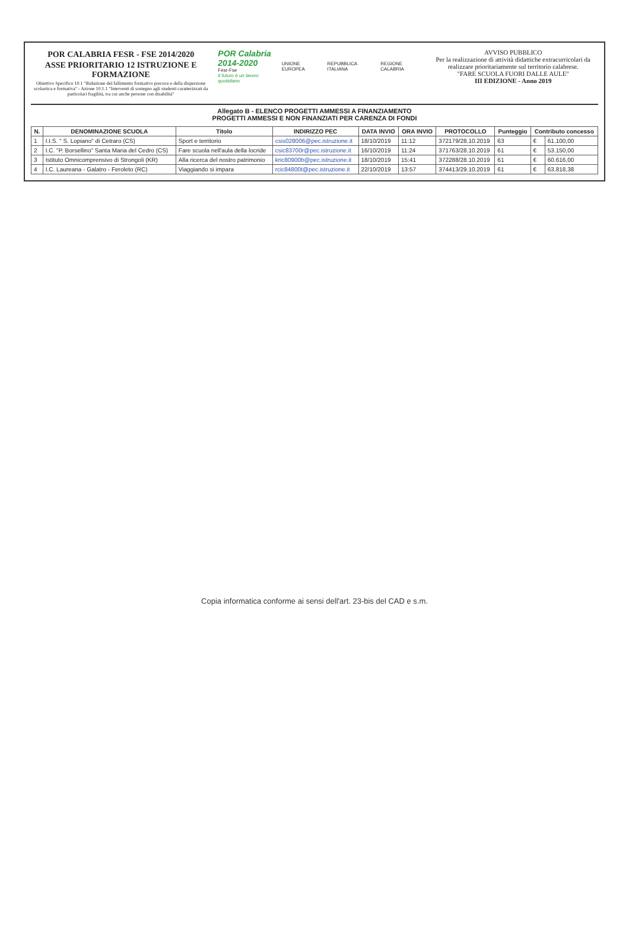POR CALABRIA FESR - FSE 2014/2020
ASSE PRIORITARIO 12 ISTRUZIONE E FORMAZIONE
Obiettivo Specifico 10.1 "Riduzione del fallimento formativo precoce e della dispersione scolastica e formativa" - Azione 10.1.1 "Interventi di sostegno agli studenti caratterizzati da particolari fragilità, tra cui anche persone con disabilità"
POR Calabria
2014-2020
Fesr-Fse
Il futuro è un lavoro quotidiano
UNIONE EUROPEA REPUBBLICA ITALIANA REGIONE CALABRIA
AVVISO PUBBLICO
Per la realizzazione di attività didattiche extracurricolari da realizzare prioritariamente sul territorio calabrese.
"FARE SCUOLA FUORI DALLE AULE"
III EDIZIONE - Anno 2019
Allegato B - ELENCO PROGETTI AMMESSI A FINANZIAMENTO
PROGETTI AMMESSI E NON FINANZIATI PER CARENZA DI FONDI
| N. | DENOMINAZIONE SCUOLA | Titolo | INDIRIZZO PEC | DATA INVIO | ORA INVIO | PROTOCOLLO | Punteggio | Contributo concesso | |
| --- | --- | --- | --- | --- | --- | --- | --- | --- | --- |
| 1 | I.I.S. " S. Lopiano" di Cetraro (CS) | Sport e territorio | csis028006@pec.istruzione.it | 18/10/2019 | 11:12 | 372179/28.10.2019 | 63 | € | 61.100,00 |
| 2 | I.C. "P. Borsellino" Santa Maria del Cedro (CS) | Fare scuola nell'aula della locride | csic83700r@pec.istruzione.it | 16/10/2019 | 11:24 | 371763/28.10.2019 | 61 | € | 53.150,00 |
| 3 | Istituto Omnicomprensivo di Strongoli (KR) | Alla ricerca del nostro patrimonio | kric80900b@pec.istruzione.it | 18/10/2019 | 15:41 | 372288/28.10.2019 | 61 | € | 60.616,00 |
| 4 | I.C. Laureana - Galatro - Feroleto (RC) | Viaggiando si impara | rcic84800t@pec.istruzione.it | 22/10/2019 | 13:57 | 374413/29.10.2019 | 61 | € | 63.818,38 |
Copia informatica conforme ai sensi dell'art. 23-bis del CAD e s.m.